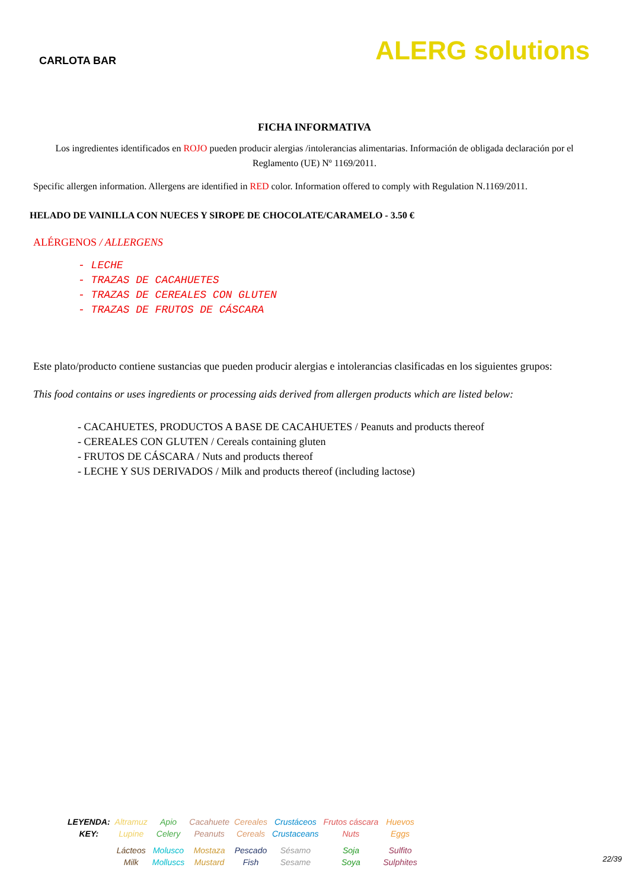CARLOTA BAR
ALERG solutions
FICHA INFORMATIVA
Los ingredientes identificados en ROJO pueden producir alergias /intolerancias alimentarias. Información de obligada declaración por el Reglamento (UE) Nº 1169/2011.
Specific allergen information. Allergens are identified in RED color. Information offered to comply with Regulation N.1169/2011.
HELADO DE VAINILLA CON NUECES Y SIROPE DE CHOCOLATE/CARAMELO - 3.50 €
ALÉRGENOS / ALLERGENS
- LECHE
- TRAZAS DE CACAHUETES
- TRAZAS DE CEREALES CON GLUTEN
- TRAZAS DE FRUTOS DE CÁSCARA
Este plato/producto contiene sustancias que pueden producir alergias e intolerancias clasificadas en los siguientes grupos:
This food contains or uses ingredients or processing aids derived from allergen products which are listed below:
- CACAHUETES, PRODUCTOS A BASE DE CACAHUETES / Peanuts and products thereof
- CEREALES CON GLUTEN / Cereals containing gluten
- FRUTOS DE CÁSCARA / Nuts and products thereof
- LECHE Y SUS DERIVADOS / Milk and products thereof (including lactose)
| LEYENDA: KEY: | Altramuz Lupine | Apio Celery | Cacahuete Peanuts | Cereales Cereals | Crustáceos Crustaceans | Frutos cáscara Nuts | Huevos Eggs |
| | Lácteos Milk | Molusco Molluscs | Mostaza Mustard | Pescado Fish | Sésamo Sesame | Soja Soya | Sulfito Sulphites |
22/39